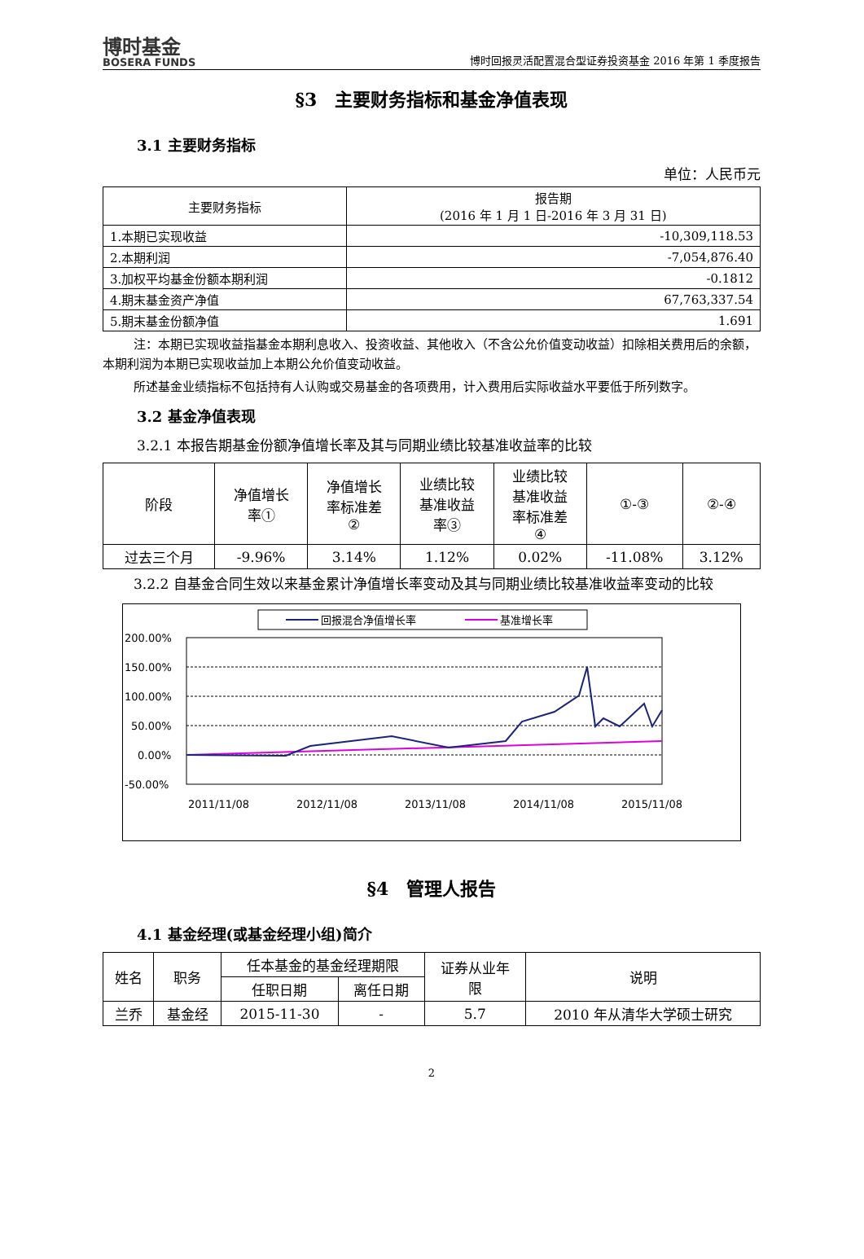博时基金
BOSERA FUNDS
博时回报灵活配置混合型证券投资基金 2016 年第 1 季度报告
§3　主要财务指标和基金净值表现
3.1 主要财务指标
单位：人民币元
| 主要财务指标 | 报告期 (2016 年 1 月 1 日-2016 年 3 月 31 日) |
| --- | --- |
| 1.本期已实现收益 | -10,309,118.53 |
| 2.本期利润 | -7,054,876.40 |
| 3.加权平均基金份额本期利润 | -0.1812 |
| 4.期末基金资产净值 | 67,763,337.54 |
| 5.期末基金份额净值 | 1.691 |
注：本期已实现收益指基金本期利息收入、投资收益、其他收入（不含公允价值变动收益）扣除相关费用后的余额，本期利润为本期已实现收益加上本期公允价值变动收益。
所述基金业绩指标不包括持有人认购或交易基金的各项费用，计入费用后实际收益水平要低于所列数字。
3.2 基金净值表现
3.2.1 本报告期基金份额净值增长率及其与同期业绩比较基准收益率的比较
| 阶段 | 净值增长 率① | 净值增长 率标准差 ② | 业绩比较 基准收益 率③ | 业绩比较 基准收益 率标准差 ④ | ①-③ | ②-④ |
| --- | --- | --- | --- | --- | --- | --- |
| 过去三个月 | -9.96% | 3.14% | 1.12% | 0.02% | -11.08% | 3.12% |
3.2.2 自基金合同生效以来基金累计净值增长率变动及其与同期业绩比较基准收益率变动的比较
回报混合净值增长率
基准增长率
200.00%
150.00%
100.00%
50.00%
0.00%
-50.00%
2011/11/08
2012/11/08
2013/11/08
2014/11/08
2015/11/08
§4　管理人报告
4.1 基金经理(或基金经理小组)简介
| 姓名 | 职务 | 任本基金的基金经理期限 | | 证券从业年 限 | 说明 |
| --- | --- | --- | --- | --- | --- |
| | | 任职日期 | 离任日期 | | |
| 兰乔 | 基金经 | 2015-11-30 | - | 5.7 | 2010 年从清华大学硕士研究 |
2